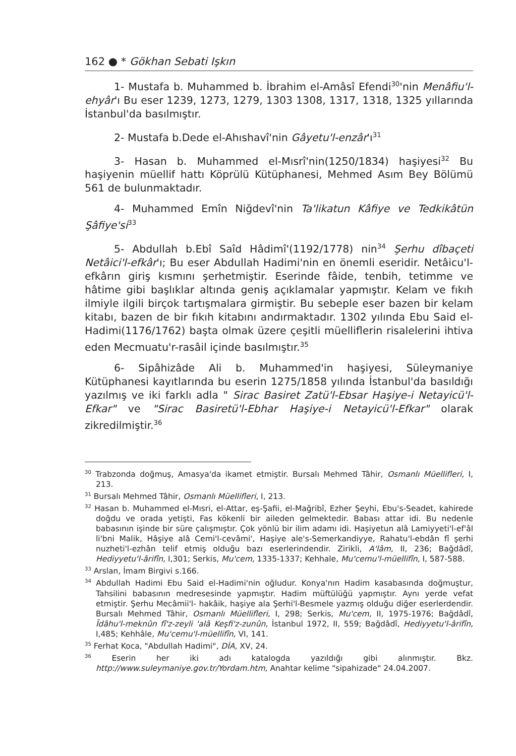162 ● * Gökhan Sebati Işkın
1- Mustafa b. Muhammed b. İbrahim el-Amâsî Efendi<sup>30</sup>'nin Menâfiu'l-ehyâr'ı Bu eser 1239, 1273, 1279, 1303 1308, 1317, 1318, 1325 yıllarında İstanbul'da basılmıştır.
2- Mustafa b.Dede el-Ahıshavî'nin Gâyetu'l-enzâr'ı<sup>31</sup>
3- Hasan b. Muhammed el-Mısrî'nin(1250/1834) haşiyesi<sup>32</sup> Bu haşiyenin müellif hattı Köprülü Kütüphanesi, Mehmed Asım Bey Bölümü 561 de bulunmaktadır.
4- Muhammed Emîn Niğdevî'nin Ta'likatun Kâfiye ve Tedkikâtün Şâfiye'si<sup>33</sup>
5- Abdullah b.Ebî Saîd Hâdimî'(1192/1778) nin<sup>34</sup> Şerhu dîbaçeti Netâici'l-efkâr'ı; Bu eser Abdullah Hadimi'nin en önemli eseridir. Netâicu'l-efkârın giriş kısmını şerhetmiştir. Eserinde fâide, tenbih, tetimme ve hâtime gibi başlıklar altında geniş açıklamalar yapmıştır. Kelam ve fıkıh ilmiyle ilgili birçok tartışmalara girmiştir. Bu sebeple eser bazen bir kelam kitabı, bazen de bir fıkıh kitabını andırmaktadır. 1302 yılında Ebu Said el-Hadimi(1176/1762) başta olmak üzere çeşitli müelliflerin risalelerini ihtiva eden Mecmuatu'r-rasâil içinde basılmıştır.<sup>35</sup>
6- Sipâhizâde Ali b. Muhammed'in haşiyesi, Süleymaniye Kütüphanesi kayıtlarında bu eserin 1275/1858 yılında İstanbul'da basıldığı yazılmış ve iki farklı adla " Sirac Basiret Zatü'l-Ebsar Haşiye-i Netayicü'l-Efkar" ve "Sirac Basiretü'l-Ebhar Haşiye-i Netayicü'l-Efkar" olarak zikredilmiştir.<sup>36</sup>
<sup>30</sup> Trabzonda doğmuş, Amasya'da ikamet etmiştir. Bursalı Mehmed Tâhir, Osmanlı Müellifleri, I, 213.
<sup>31</sup> Bursalı Mehmed Tâhir, Osmanlı Müellifleri, I, 213.
<sup>32</sup> Hasan b. Muhammed el-Mısri, el-Attar, eş-Şafii, el-Mağribî, Ezher Şeyhi, Ebu's-Seadet, kahirede doğdu ve orada yetişti, Fas kökenli bir aileden gelmektedir. Babası attar idi. Bu nedenle babasının işinde bir süre çalışmıştır. Çok yönlü bir ilim adamı idi. Haşiyetun alâ Lamiyyeti'l-ef'âl li'bni Malik, Hâşiye alâ Cemi'l-cevâmi', Haşiye ale's-Semerkandiyye, Rahatu'l-ebdân fî şerhi nuzheti'l-ezhân telif etmiş olduğu bazı eserlerindendir. Zirikli, A'lâm, II, 236; Bağdâdî, Hediyyetu'l-ârifîn, I,301; Serkis, Mu'cem, 1335-1337; Kehhale, Mu'cemu'l-müellifîn, I, 587-588.
<sup>33</sup> Arslan, İmam Birgivi s.166.
<sup>34</sup> Abdullah Hadimi Ebu Said el-Hadimi'nin oğludur. Konya'nın Hadim kasabasında doğmuştur, Tahsilini babasının medresesinde yapmıştır. Hadim müftülüğü yapmıştır. Aynı yerde vefat etmiştir. Şerhu Mecâmii'l- hakâik, haşiye ala Şerhi'l-Besmele yazmış olduğu diğer eserlerdendir. Bursalı Mehmed Tâhir, Osmanlı Müellifleri, I, 298; Serkis, Mu'cem, II, 1975-1976; Bağdâdî, Îdâhu'l-meknûn fî'z-zeyli 'alâ Keşfi'z-zunûn, İstanbul 1972, II, 559; Bağdâdî, Hediyyetu'l-ârifîn, I,485; Kehhâle, Mu'cemu'l-müellifîn, VI, 141.
<sup>35</sup> Ferhat Koca, "Abdullah Hadimi", DİA, XV, 24.
<sup>36</sup> Eserin her iki adı katalogda yazıldığı gibi alınmıştır. Bkz. http://www.suleymaniye.gov.tr/Yordam.htm, Anahtar kelime "sipahizade" 24.04.2007.